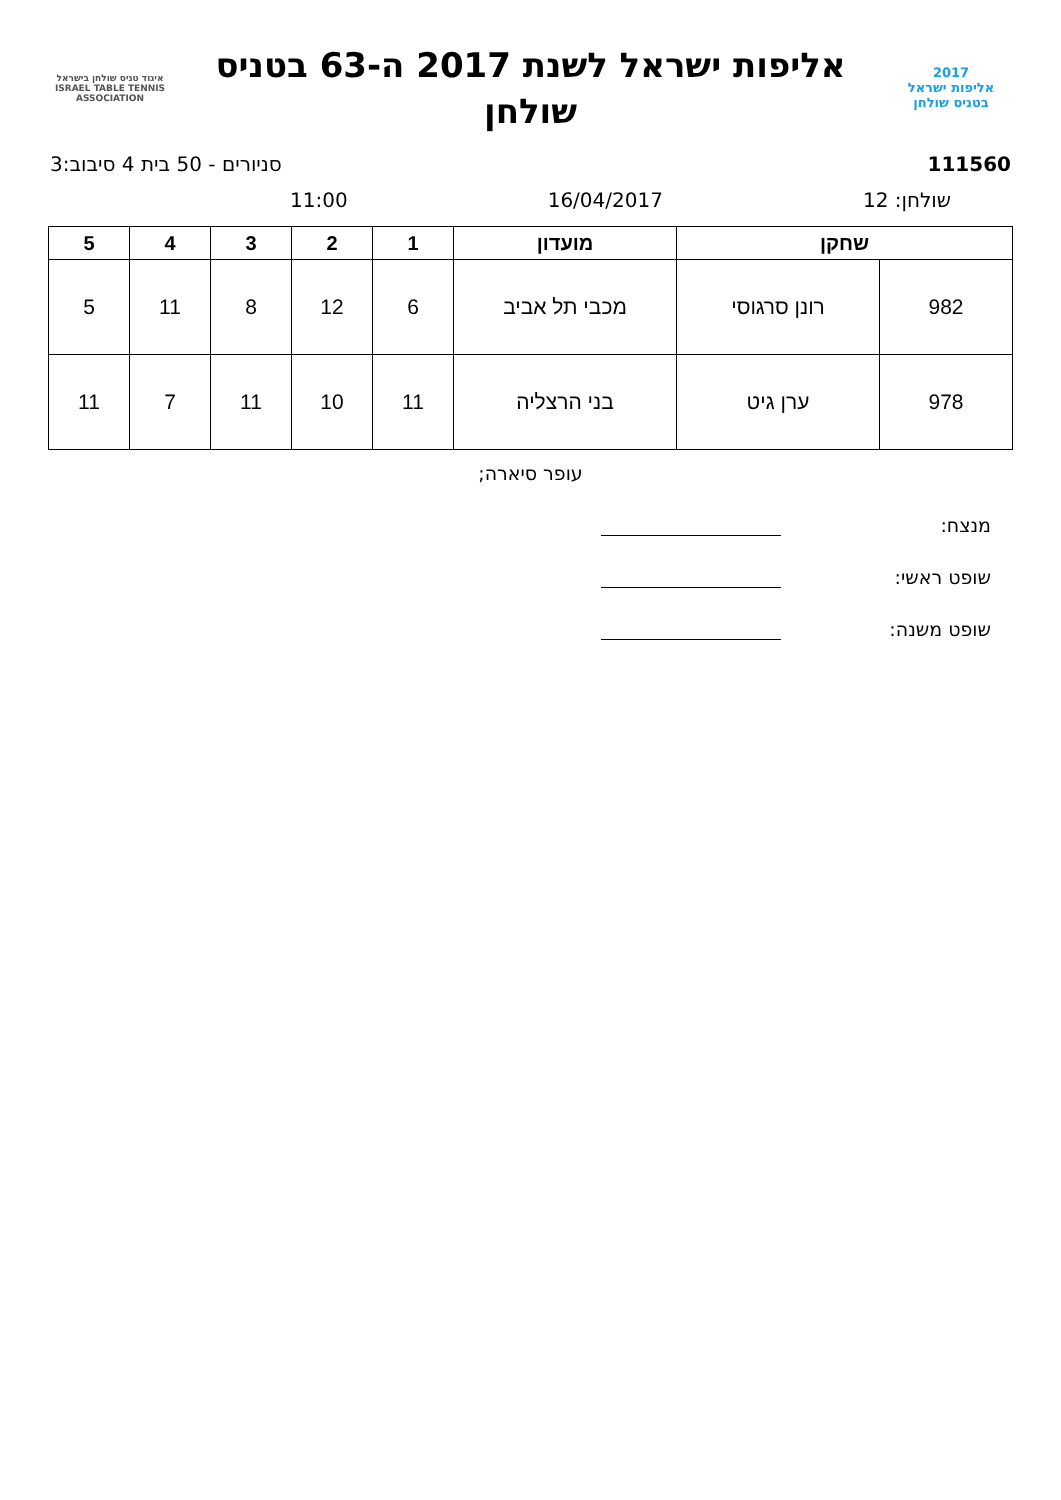2017
אליפות ישראל
בטניס שולחן
אליפות ישראל לשנת 2017 ה-63 בטניס
שולחן
איגוד טניס שולחן בישראל
ISRAEL TABLE TENNIS ASSOCIATION
111560 סניורים - 50 בית 4 סיבוב:3
שולחן: 12 16/04/2017 11:00
| שחקן | | מועדון | 1 | 2 | 3 | 4 | 5 |
| --- | --- | --- | --- | --- | --- | --- | --- |
| 982 | רונן סרגוסי | מכבי תל אביב | 6 | 12 | 8 | 11 | 5 |
| 978 | ערן גיט | בני הרצליה | 11 | 10 | 11 | 7 | 11 |
עופר סיארה;
מנצח:
שופט ראשי:
שופט משנה: